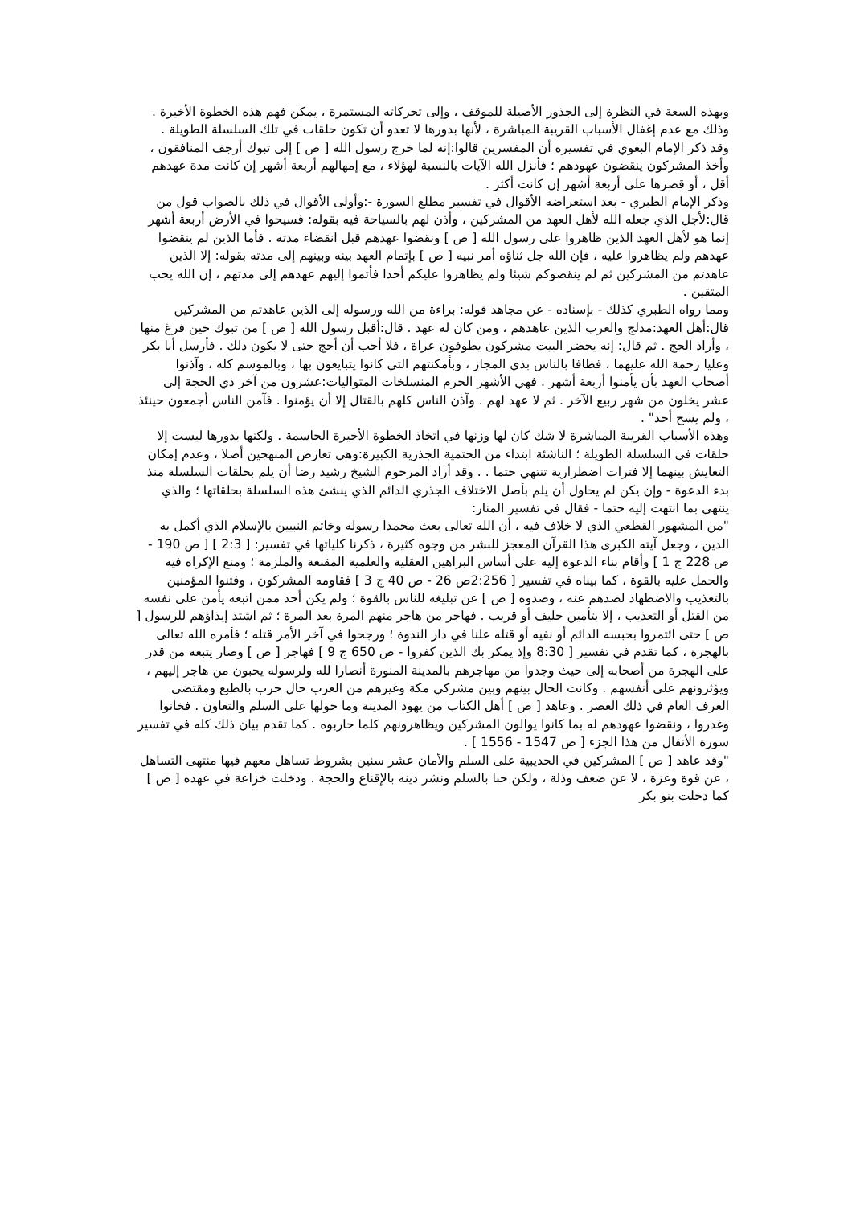وبهذه السعة في النظرة إلى الجذور الأصيلة للموقف ، وإلى تحركاته المستمرة ، يمكن فهم هذه الخطوة الأخيرة . وذلك مع عدم إغفال الأسباب القريبة المباشرة ، لأنها بدورها لا تعدو أن تكون حلقات في تلك السلسلة الطويلة .
وقد ذكر الإمام البغوي في تفسيره أن المفسرين قالوا:إنه لما خرج رسول الله [ ص ] إلى تبوك أرجف المنافقون ، وأخذ المشركون ينقضون عهودهم ؛ فأنزل الله الآيات بالنسبة لهؤلاء ، مع إمهالهم أربعة أشهر إن كانت مدة عهدهم أقل ، أو قصرها على أربعة أشهر إن كانت أكثر .
وذكر الإمام الطبري - بعد استعراضه الأقوال في تفسير مطلع السورة -:وأولى الأقوال في ذلك بالصواب قول من قال:لأجل الذي جعله الله لأهل العهد من المشركين ، وأذن لهم بالسياحة فيه بقوله: فسيحوا في الأرض أربعة أشهر إنما هو لأهل العهد الذين ظاهروا على رسول الله [ ص ] ونقضوا عهدهم قبل انقضاء مدته . فأما الذين لم ينقضوا عهدهم ولم يظاهروا عليه ، فإن الله جل ثناؤه أمر نبيه [ ص ] بإتمام العهد بينه وبينهم إلى مدته بقوله: إلا الذين عاهدتم من المشركين ثم لم ينقصوكم شيئا ولم يظاهروا عليكم أحدا فأتموا إليهم عهدهم إلى مدتهم ، إن الله يحب المتقين .
ومما رواه الطبري كذلك - بإسناده - عن مجاهد قوله: براءة من الله ورسوله إلى الذين عاهدتم من المشركين قال:أهل العهد:مدلج والعرب الذين عاهدهم ، ومن كان له عهد . قال:أقبل رسول الله [ ص ] من تبوك حين فرغ منها ، وأراد الحج . ثم قال: إنه يحضر البيت مشركون يطوفون عراة ، فلا أحب أن أحج حتى لا يكون ذلك . فأرسل أبا بكر وعليا رحمة الله عليهما ، فطافا بالناس بذي المجاز ، وبأمكنتهم التي كانوا يتبايعون بها ، وبالموسم كله ، وآذنوا أصحاب العهد بأن يأمنوا أربعة أشهر . فهي الأشهر الحرم المنسلخات المتواليات:عشرون من آخر ذي الحجة إلى عشر يخلون من شهر ربيع الآخر . ثم لا عهد لهم . وآذن الناس كلهم بالقتال إلا أن يؤمنوا . فآمن الناس أجمعون حينئذ ، ولم يسح أحد" .
وهذه الأسباب القريبة المباشرة لا شك كان لها وزنها في اتخاذ الخطوة الأخيرة الحاسمة . ولكنها بدورها ليست إلا حلقات في السلسلة الطويلة ؛ الناشئة ابتداء من الحتمية الجذرية الكبيرة:وهي تعارض المنهجين أصلا ، وعدم إمكان التعايش بينهما إلا فترات اضطرارية تنتهي حتما . . وقد أراد المرحوم الشيخ رشيد رضا أن يلم بحلقات السلسلة منذ بدء الدعوة - وإن يكن لم يحاول أن يلم بأصل الاختلاف الجذري الدائم الذي ينشئ هذه السلسلة بحلقاتها ؛ والذي ينتهي بما انتهت إليه حتما - فقال في تفسير المنار:
"من المشهور القطعي الذي لا خلاف فيه ، أن الله تعالى بعث محمدا رسوله وخاتم النبيين بالإسلام الذي أكمل به الدين ، وجعل آيته الكبرى هذا القرآن المعجز للبشر من وجوه كثيرة ، ذكرنا كلياتها في تفسير: [ 2:3 ] [ ص 190 - ص 228 ج 1 ] وأقام بناء الدعوة إليه على أساس البراهين العقلية والعلمية المقنعة والملزمة ؛ ومنع الإكراه فيه والحمل عليه بالقوة ، كما بيناه في تفسير [ 2:256ص 26 - ص 40 ج 3 ] فقاومه المشركون ، وفتنوا المؤمنين بالتعذيب والاضطهاد لصدهم عنه ، وصدوه [ ص ] عن تبليغه للناس بالقوة ؛ ولم يكن أحد ممن اتبعه يأمن على نفسه من القتل أو التعذيب ، إلا بتأمين حليف أو قريب . فهاجر من هاجر منهم المرة بعد المرة ؛ ثم اشتد إيذاؤهم للرسول [ ص ] حتى ائتمروا بحبسه الدائم أو نفيه أو قتله علنا في دار الندوة ؛ ورجحوا في آخر الأمر قتله ؛ فأمره الله تعالى بالهجرة ، كما تقدم في تفسير [ 8:30 وإذ يمكر بك الذين كفروا - ص 650 ج 9 ] فهاجر [ ص ] وصار يتبعه من قدر على الهجرة من أصحابه إلى حيث وجدوا من مهاجرهم بالمدينة المنورة أنصارا لله ولرسوله يحبون من هاجر إليهم ، ويؤثرونهم على أنفسهم . وكانت الحال بينهم وبين مشركي مكة وغيرهم من العرب حال حرب بالطبع ومقتضى العرف العام في ذلك العصر . وعاهد [ ص ] أهل الكتاب من يهود المدينة وما حولها على السلم والتعاون . فخانوا وغدروا ، ونقضوا عهودهم له بما كانوا يوالون المشركين ويظاهرونهم كلما حاربوه . كما تقدم بيان ذلك كله في تفسير سورة الأنفال من هذا الجزء [ ص 1547 - 1556 ] .
"وقد عاهد [ ص ] المشركين في الحديبية على السلم والأمان عشر سنين بشروط تساهل معهم فيها منتهى التساهل ، عن قوة وعزة ، لا عن ضعف وذلة ، ولكن حبا بالسلم ونشر دينه بالإقناع والحجة . ودخلت خزاعة في عهده [ ص ] كما دخلت بنو بكر